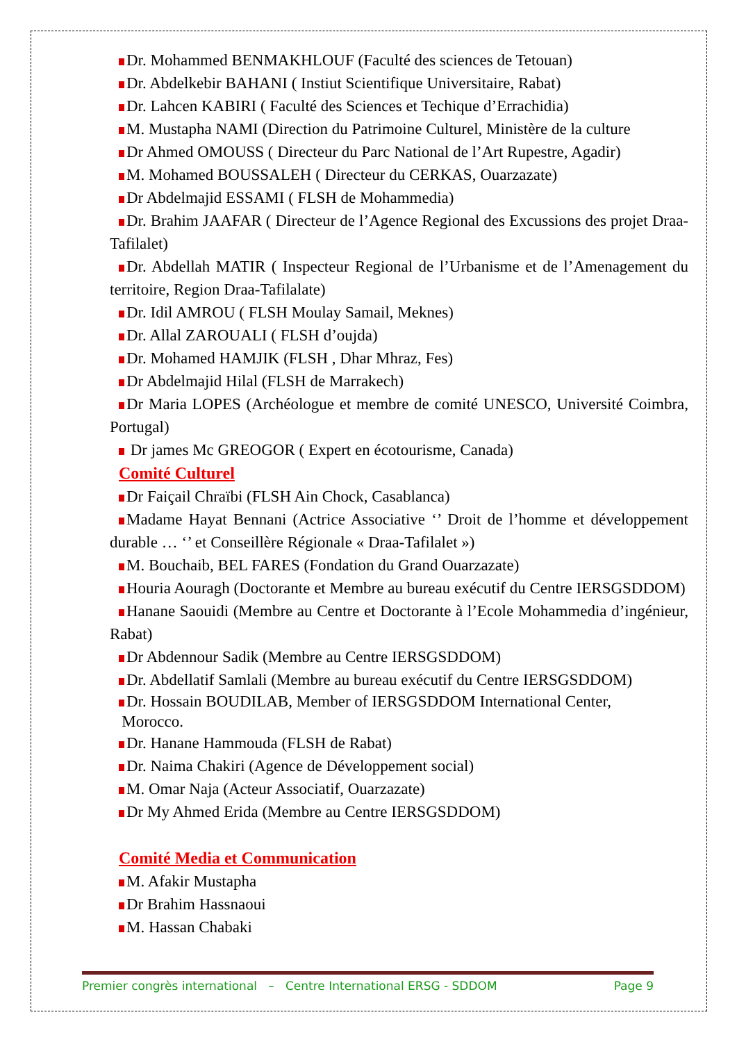Dr. Mohammed BENMAKHLOUF (Faculté des sciences de Tetouan)
Dr. Abdelkebir BAHANI ( Instiut Scientifique Universitaire, Rabat)
Dr. Lahcen KABIRI ( Faculté des Sciences et Techique d’Errachidia)
M. Mustapha NAMI (Direction du Patrimoine Culturel, Ministère de la culture
Dr Ahmed OMOUSS ( Directeur du Parc National de l’Art Rupestre, Agadir)
M. Mohamed BOUSSALEH ( Directeur du CERKAS, Ouarzazate)
Dr Abdelmajid ESSAMI ( FLSH de Mohammedia)
Dr. Brahim JAAFAR ( Directeur de l’Agence Regional des Excussions des projet Draa-Tafilalet)
Dr. Abdellah MATIR ( Inspecteur Regional de l’Urbanisme et de l’Amenagement du territoire, Region Draa-Tafilalate)
Dr. Idil AMROU ( FLSH Moulay Samail, Meknes)
Dr. Allal ZAROUALI ( FLSH d’oujda)
Dr. Mohamed HAMJIK (FLSH , Dhar Mhraz, Fes)
Dr Abdelmajid Hilal (FLSH de Marrakech)
Dr Maria LOPES (Archéologue et membre de comité UNESCO, Université Coimbra, Portugal)
Dr james Mc GREOGOR ( Expert en écotourisme, Canada)
Comité Culturel
Dr Faiçail Chraïbi (FLSH Ain Chock, Casablanca)
Madame Hayat Bennani (Actrice Associative ‘’ Droit de l’homme et développement durable … ‘’ et Conseillère Régionale « Draa-Tafilalet »)
M. Bouchaib, BEL FARES (Fondation du Grand Ouarzazate)
Houria Aouragh (Doctorante et Membre au bureau exécutif du Centre IERSGSDDOM)
Hanane Saouidi (Membre au Centre et Doctorante à l’Ecole Mohammedia d’ingénieur, Rabat)
Dr Abdennour Sadik (Membre au Centre IERSGSDDOM)
Dr. Abdellatif Samlali (Membre au bureau exécutif du Centre IERSGSDDOM)
Dr. Hossain BOUDILAB, Member of IERSGSDDOM International Center,
Morocco.
Dr. Hanane Hammouda (FLSH de Rabat)
Dr. Naima Chakiri (Agence de Développement social)
M. Omar Naja (Acteur Associatif, Ouarzazate)
Dr My Ahmed Erida (Membre au Centre IERSGSDDOM)
Comité Media et Communication
M. Afakir Mustapha
Dr Brahim Hassnaoui
M. Hassan Chabaki
Premier congrès international – Centre International ERSG - SDDOM Page 9